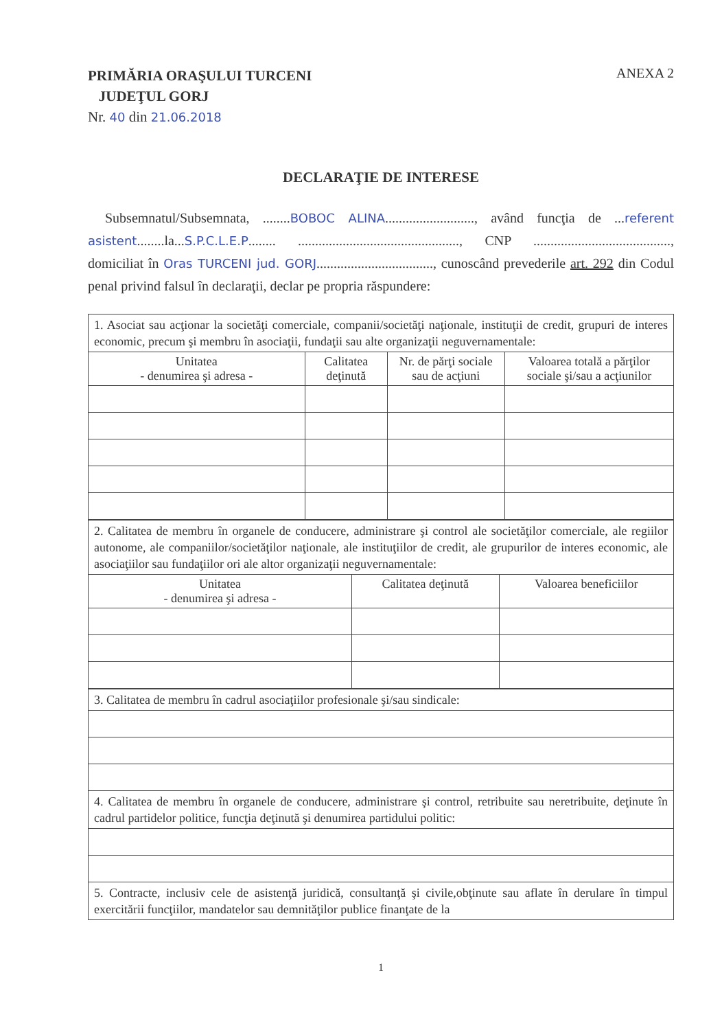PRIMĂRIA ORAŞULUI TURCENI
JUDEŢUL GORJ
Nr. 40 din 21.06.2018
ANEXA 2
DECLARAŢIE DE INTERESE
Subsemnatul/Subsemnata, ........BOBOC ALINA.........................., având funcţia de ...referent asistent........la...S.P.C.L.E.P........ ..............................................., CNP ........................................, domiciliat în Oras TURCENI jud. GORJ.................................., cunoscând prevederile art. 292 din Codul penal privind falsul în declaraţii, declar pe propria răspundere:
| 1. Asociat sau acţionar la societăţi comerciale, companii/societăţi naţionale, instituţii de credit, grupuri de interes economic, precum şi membru în asociaţii, fundaţii sau alte organizaţii neguvernamentale: | | | |
| Unitatea - denumirea şi adresa - | Calitatea deţinută | Nr. de părţi sociale sau de acţiuni | Valoarea totală a părţilor sociale şi/sau a acţiunilor |
| 2. Calitatea de membru în organele de conducere, administrare şi control ale societăţilor comerciale, ale regiilor autonome, ale companiilor/societăţilor naţionale, ale instituţiilor de credit, ale grupurilor de interes economic, ale asociaţiilor sau fundaţiilor ori ale altor organizaţii neguvernamentale: | | |
| Unitatea - denumirea şi adresa - | Calitatea deţinută | Valoarea beneficiilor |
| 3. Calitatea de membru în cadrul asociaţiilor profesionale şi/sau sindicale: |
| 4. Calitatea de membru în organele de conducere, administrare şi control, retribuite sau neretribuite, deţinute în cadrul partidelor politice, funcţia deţinută şi denumirea partidului politic: |
| 5. Contracte, inclusiv cele de asistenţă juridică, consultanţă şi civile,obţinute sau aflate în derulare în timpul exercitării funcţiilor, mandatelor sau demnităţilor publice finanţate de la |
1